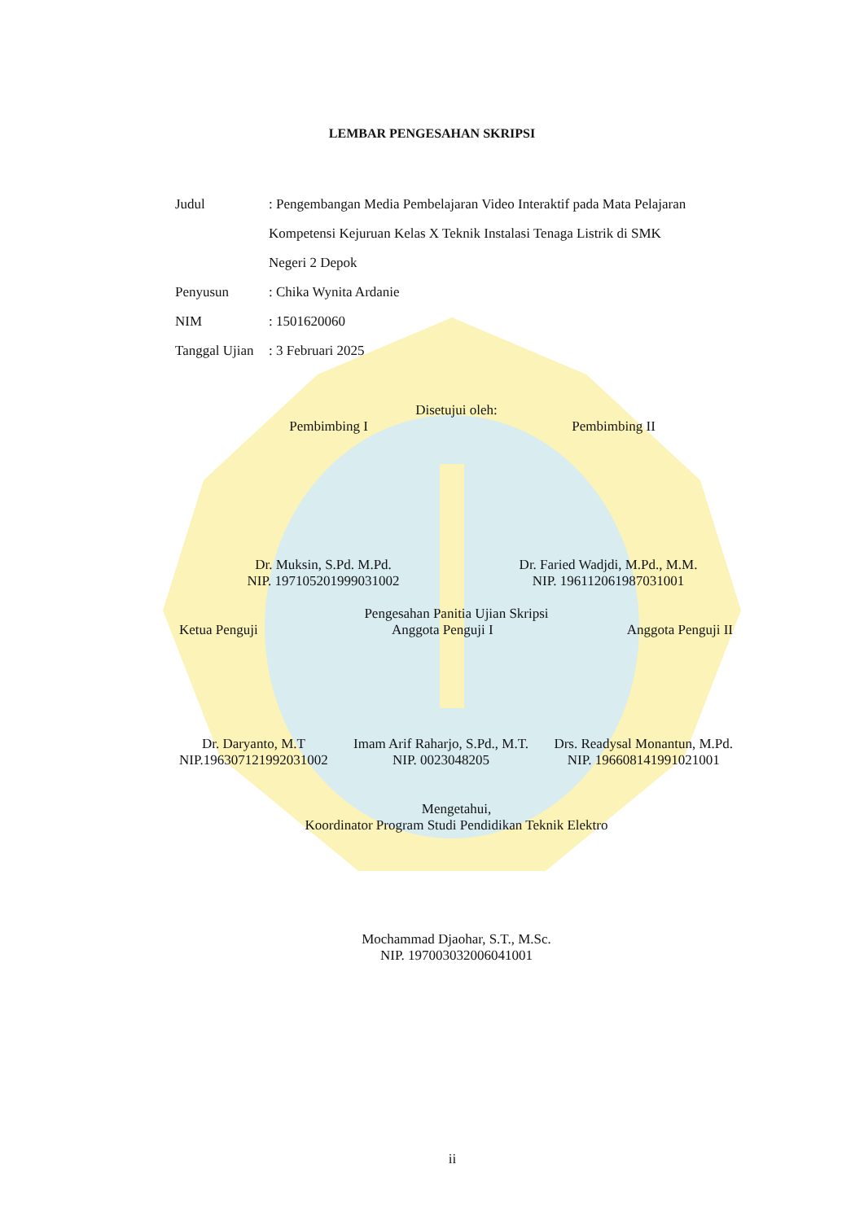LEMBAR PENGESAHAN SKRIPSI
Judul : Pengembangan Media Pembelajaran Video Interaktif pada Mata Pelajaran Kompetensi Kejuruan Kelas X Teknik Instalasi Tenaga Listrik di SMK Negeri 2 Depok
Penyusun : Chika Wynita Ardanie
NIM : 1501620060
Tanggal Ujian
: 3 Februari 2025
Disetujui oleh:
Pembimbing I Pembimbing II
Dr. Muksin, S.Pd. M.Pd.
NIP. 197105201999031002
Dr. Faried Wadjdi, M.Pd., M.M.
NIP. 196112061987031001
Pengesahan Panitia Ujian Skripsi
Ketua Penguji Anggota Penguji I Anggota Penguji II
Dr. Daryanto, M.T
NIP.196307121992031002
Imam Arif Raharjo, S.Pd., M.T.
NIP. 0023048205
Drs. Readysal Monantun, M.Pd.
NIP. 196608141991021001
Mengetahui,
Koordinator Program Studi Pendidikan Teknik Elektro
Mochammad Djaohar, S.T., M.Sc.
NIP. 197003032006041001
ii